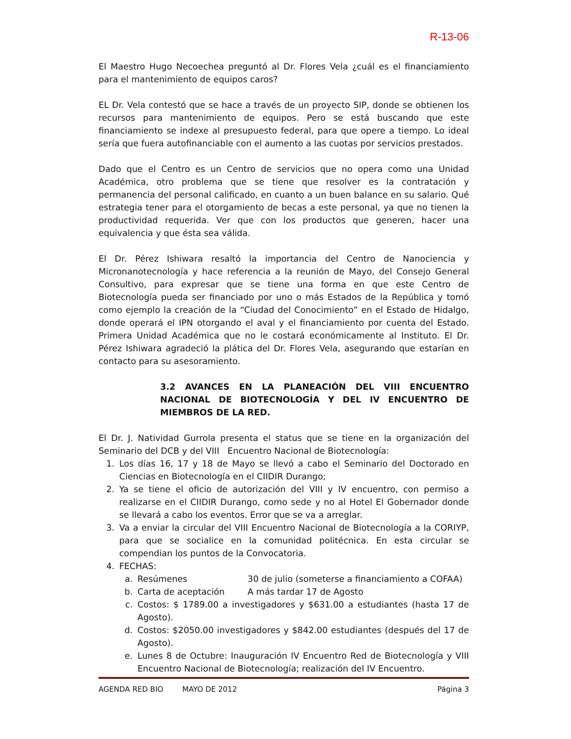R-13-06
El Maestro Hugo Necoechea preguntó al Dr. Flores Vela ¿cuál es el financiamiento para el mantenimiento de equipos caros?
EL Dr. Vela contestó que se hace a través de un proyecto SIP, donde se obtienen los recursos para mantenimiento de equipos. Pero se está buscando que este financiamiento se indexe al presupuesto federal, para que opere a tiempo. Lo ideal sería que fuera autofinanciable con el aumento a las cuotas por servicios prestados.
Dado que el Centro es un Centro de servicios que no opera como una Unidad Académica, otro problema que se tiene que resolver es la contratación y permanencia del personal calificado, en cuanto a un buen balance en su salario. Qué estrategia tener para el otorgamiento de becas a este personal, ya que no tienen la productividad requerida. Ver que con los productos que generen, hacer una equivalencia y que ésta sea válida.
El Dr. Pérez Ishiwara resaltó la importancia del Centro de Nanociencia y Micronanotecnología y hace referencia a la reunión de Mayo, del Consejo General Consultivo, para expresar que se tiene una forma en que este Centro de Biotecnología pueda ser financiado por uno o más Estados de la República y tomó como ejemplo la creación de la “Ciudad del Conocimiento” en el Estado de Hidalgo, donde operará el IPN otorgando el aval y el financiamiento por cuenta del Estado. Primera Unidad Académica que no le costará económicamente al Instituto. El Dr. Pérez Ishiwara agradeció la plática del Dr. Flores Vela, asegurando que estarían en contacto para su asesoramiento.
3.2 AVANCES EN LA PLANEACIÓN DEL VIII ENCUENTRO NACIONAL DE BIOTECNOLOGÍA Y DEL IV ENCUENTRO DE MIEMBROS DE LA RED.
El Dr. J. Natividad Gurrola presenta el status que se tiene en la organización del Seminario del DCB y del VIII Encuentro Nacional de Biotecnología:
1. Los días 16, 17 y 18 de Mayo se llevó a cabo el Seminario del Doctorado en Ciencias en Biotecnología en el CIIDIR Durango;
2. Ya se tiene el oficio de autorización del VIII y IV encuentro, con permiso a realizarse en el CIIDIR Durango, como sede y no al Hotel El Gobernador donde se llevará a cabo los eventos. Error que se va a arreglar.
3. Va a enviar la circular del VIII Encuentro Nacional de Biotecnología a la CORIYP, para que se socialice en la comunidad politécnica. En esta circular se compendian los puntos de la Convocatoria.
4. FECHAS:
a. Resúmenes 30 de julio (someterse a financiamiento a COFAA)
b. Carta de aceptación A más tardar 17 de Agosto
c. Costos: $ 1789.00 a investigadores y $631.00 a estudiantes (hasta 17 de Agosto).
d. Costos: $2050.00 investigadores y $842.00 estudiantes (después del 17 de Agosto).
e. Lunes 8 de Octubre: Inauguración IV Encuentro Red de Biotecnología y VIII Encuentro Nacional de Biotecnología; realización del IV Encuentro.
AGENDA RED BIO MAYO DE 2012 Página 3